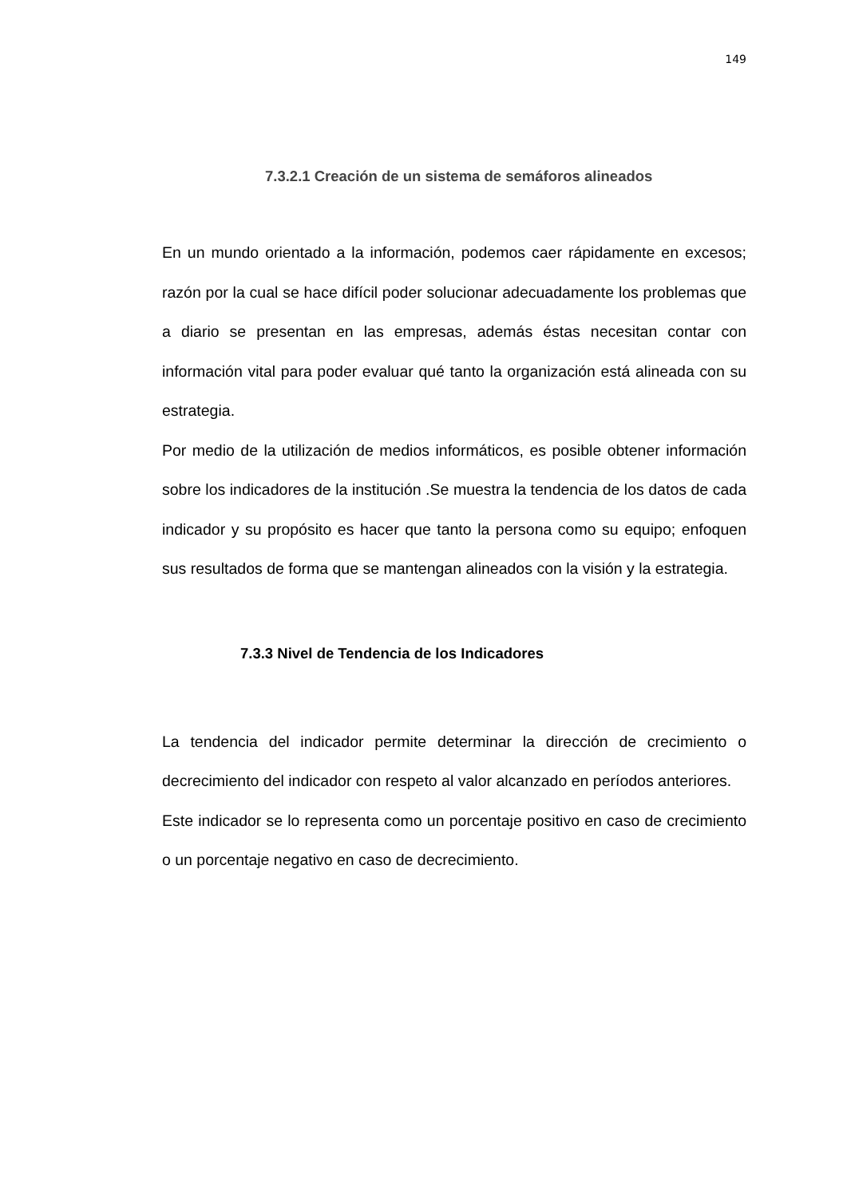149
7.3.2.1 Creación de un sistema de semáforos alineados
En un mundo orientado a la información, podemos caer rápidamente en excesos; razón por la cual se hace difícil poder solucionar adecuadamente los problemas que a diario se presentan en las empresas, además éstas necesitan contar con información vital para poder evaluar qué tanto la organización está alineada con su estrategia.
Por medio de la utilización de medios informáticos, es posible obtener información sobre los indicadores de la institución .Se muestra la tendencia de los datos de cada indicador y su propósito es hacer que tanto la persona como su equipo; enfoquen sus resultados de forma que se mantengan alineados con la visión y la estrategia.
7.3.3 Nivel de Tendencia de los Indicadores
La tendencia del indicador permite determinar la dirección de crecimiento o decrecimiento del indicador con respeto al valor alcanzado en períodos anteriores.
Este indicador se lo representa como un porcentaje positivo en caso de crecimiento o un porcentaje negativo en caso de decrecimiento.